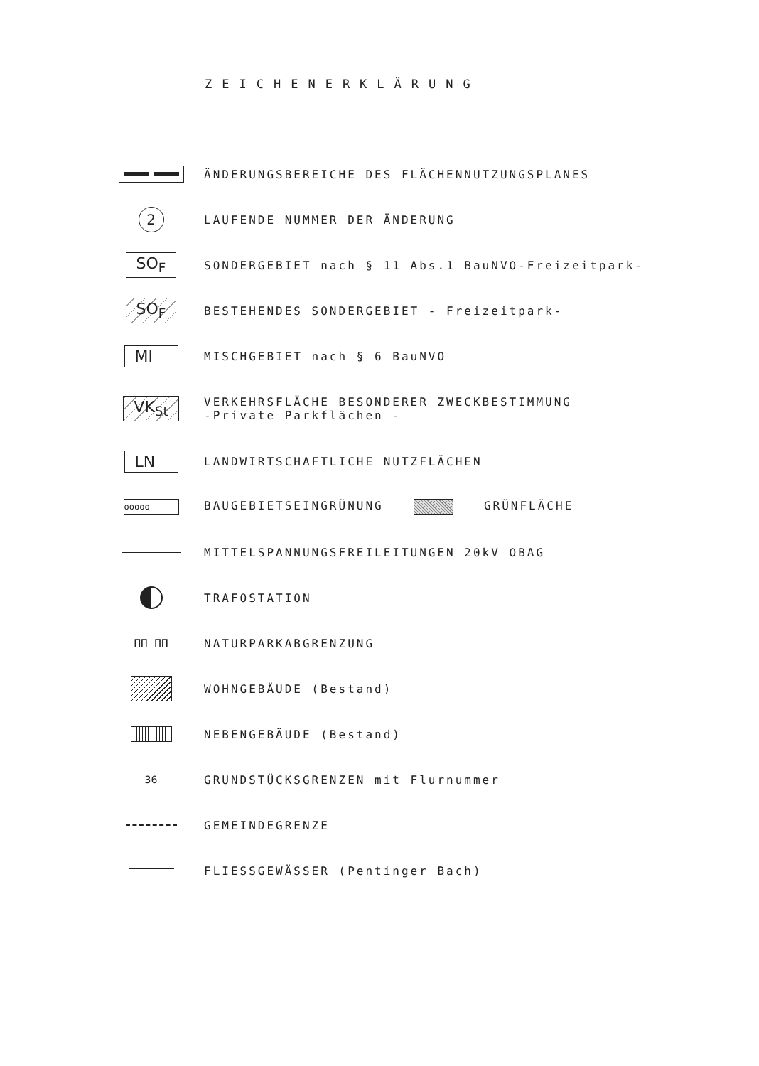ZEICHENERKLÄRUNG
ÄNDERUNGSBEREICHE DES FLÄCHENNUTZUNGSPLANES
2
LAUFENDE NUMMER DER ÄNDERUNG
SO<sub>F</sub>
SONDERGEBIET nach § 11 Abs.1 BauNVO-Freizeitpark-
SO<sub>F</sub>
BESTEHENDES SONDERGEBIET - Freizeitpark-
MI
MISCHGEBIET nach § 6 BauNVO
VK<sub>St</sub>
VERKEHRSFLÄCHE BESONDERER ZWECKBESTIMMUNG
-Private Parkflächen -
LN
LANDWIRTSCHAFTLICHE NUTZFLÄCHEN
ooooo
BAUGEBIETSEINGRÜNUNG GRÜNFLÄCHE
MITTELSPANNUNGSFREILEITUNGEN 20kV OBAG
TRAFOSTATION
ПП ПП NATURPARKABGRENZUNG
WOHNGEBÄUDE (Bestand)
NEBENGEBÄUDE (Bestand)
36
GRUNDSTÜCKSGRENZEN mit Flurnummer
GEMEINDEGRENZE
FLIESSGEWÄSSER (Pentinger Bach)